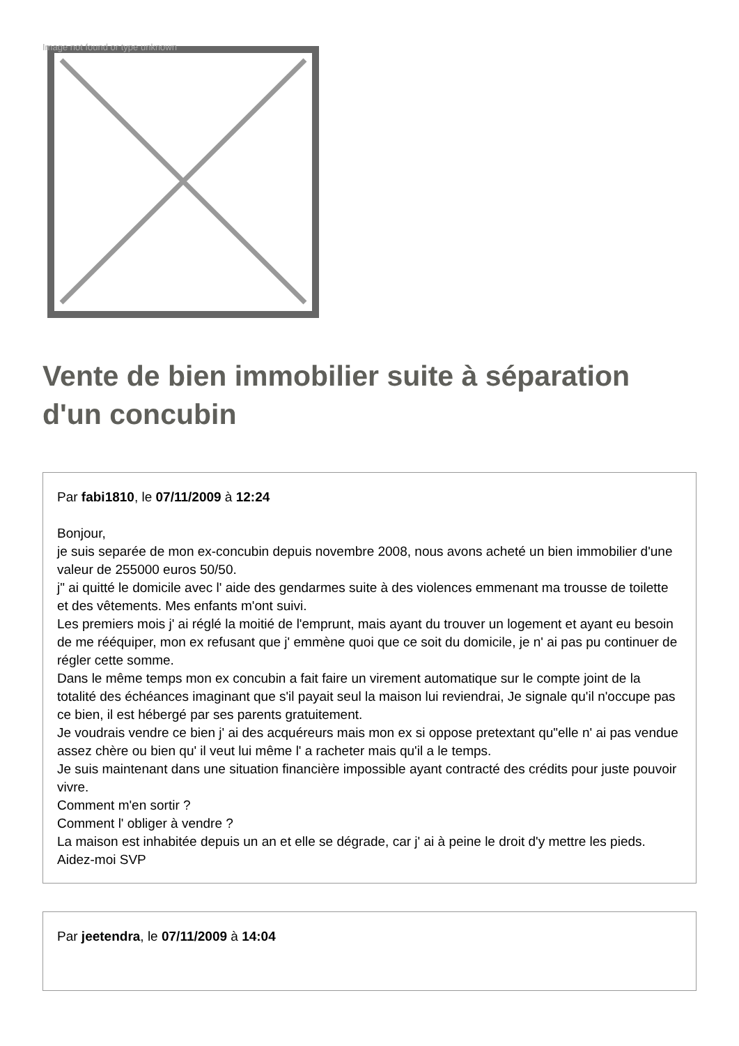Image not found or type unknown
Vente de bien immobilier suite à séparation d'un concubin
Par fabi1810, le 07/11/2009 à 12:24
Bonjour,
je suis separée de mon ex-concubin depuis novembre 2008, nous avons acheté un bien immobilier d'une valeur de 255000 euros 50/50.
j" ai quitté le domicile avec l' aide des gendarmes suite à des violences emmenant ma trousse de toilette et des vêtements. Mes enfants m'ont suivi.
Les premiers mois j' ai réglé la moitié de l'emprunt, mais ayant du trouver un logement et ayant eu besoin de me rééquiper, mon ex refusant que j' emmène quoi que ce soit du domicile, je n' ai pas pu continuer de régler cette somme.
Dans le même temps mon ex concubin a fait faire un virement automatique sur le compte joint de la totalité des échéances imaginant que s'il payait seul la maison lui reviendrai, Je signale qu'il n'occupe pas ce bien, il est hébergé par ses parents gratuitement.
Je voudrais vendre ce bien j' ai des acquéreurs mais mon ex si oppose pretextant qu"elle n' ai pas vendue assez chère ou bien qu' il veut lui même l' a racheter mais qu'il a le temps.
Je suis maintenant dans une situation financière impossible ayant contracté des crédits pour juste pouvoir vivre.
Comment m'en sortir ?
Comment l' obliger à vendre ?
La maison est inhabitée depuis un an et elle se dégrade, car j' ai à peine le droit d'y mettre les pieds.
Aidez-moi SVP
Par jeetendra, le 07/11/2009 à 14:04